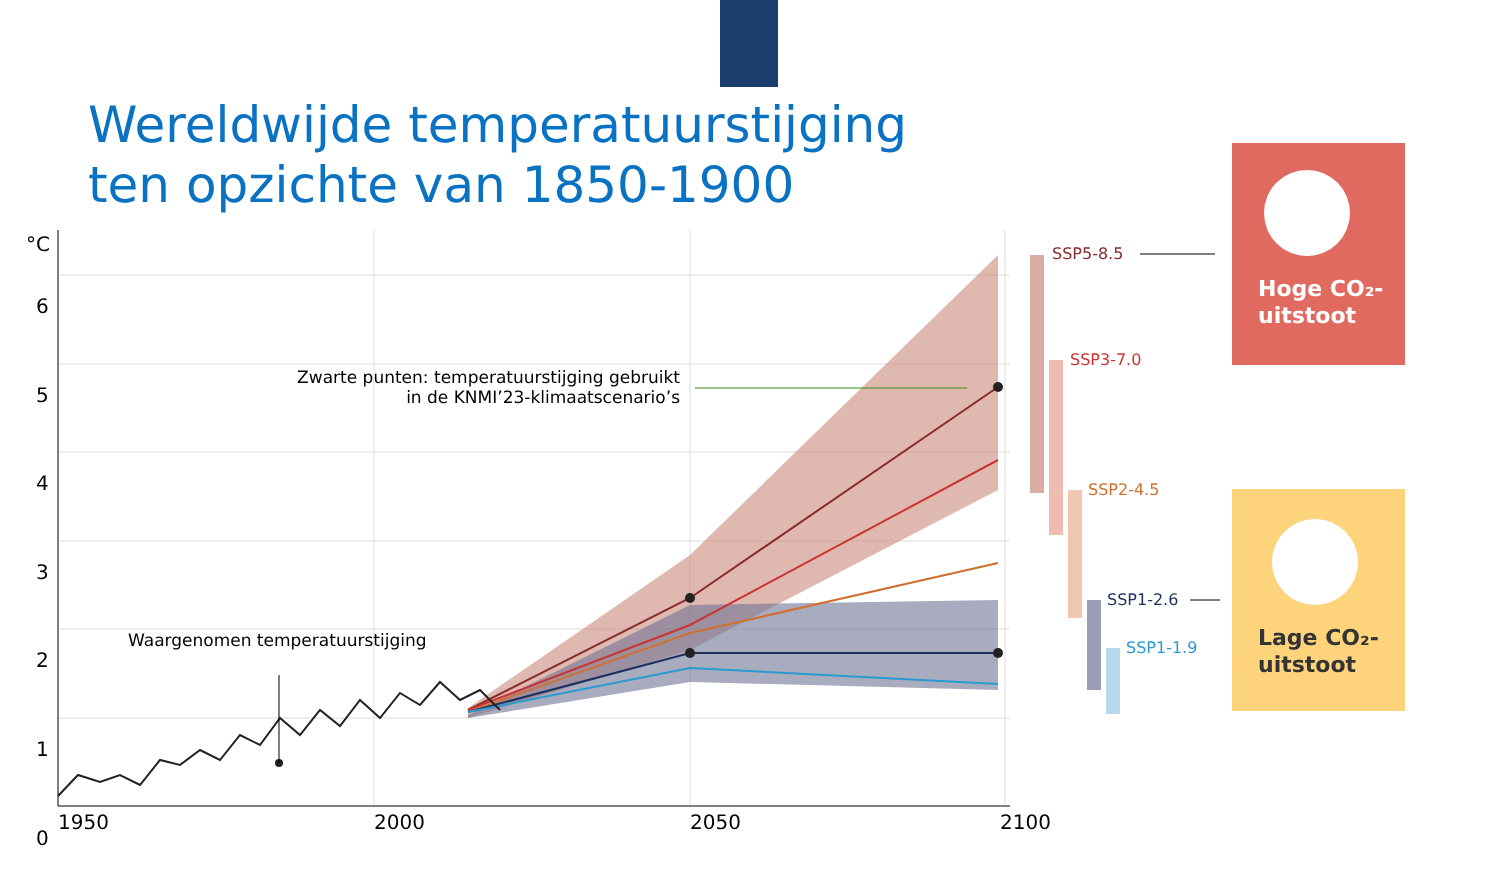Wereldwijde temperatuurstijging
ten opzichte van 1850-1900
°C
6
5
4
3
2
1
0
1950 2000 2050 2100
Zwarte punten: temperatuurstijging gebruikt in de KNMI’23-klimaatscenario’s
Waargenomen temperatuurstijging
SSP5-8.5
SSP3-7.0
SSP2-4.5
SSP1-2.6
SSP1-1.9
Hoge CO₂-
uitstoot
Lage CO₂-
uitstoot